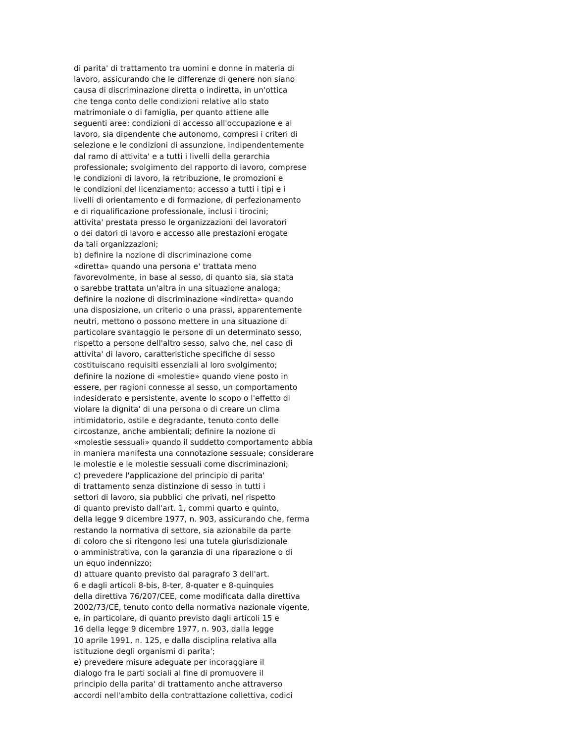di parita' di trattamento tra uomini e donne in materia di lavoro, assicurando che le differenze di genere non siano causa di discriminazione diretta o indiretta, in un'ottica che tenga conto delle condizioni relative allo stato matrimoniale o di famiglia, per quanto attiene alle seguenti aree: condizioni di accesso all'occupazione e al lavoro, sia dipendente che autonomo, compresi i criteri di selezione e le condizioni di assunzione, indipendentemente dal ramo di attivita' e a tutti i livelli della gerarchia professionale; svolgimento del rapporto di lavoro, comprese le condizioni di lavoro, la retribuzione, le promozioni e le condizioni del licenziamento; accesso a tutti i tipi e i livelli di orientamento e di formazione, di perfezionamento e di riqualificazione professionale, inclusi i tirocini; attivita' prestata presso le organizzazioni dei lavoratori o dei datori di lavoro e accesso alle prestazioni erogate da tali organizzazioni; b) definire la nozione di discriminazione come «diretta» quando una persona e' trattata meno favorevolmente, in base al sesso, di quanto sia, sia stata o sarebbe trattata un'altra in una situazione analoga; definire la nozione di discriminazione «indiretta» quando una disposizione, un criterio o una prassi, apparentemente neutri, mettono o possono mettere in una situazione di particolare svantaggio le persone di un determinato sesso, rispetto a persone dell'altro sesso, salvo che, nel caso di attivita' di lavoro, caratteristiche specifiche di sesso costituiscano requisiti essenziali al loro svolgimento; definire la nozione di «molestie» quando viene posto in essere, per ragioni connesse al sesso, un comportamento indesiderato e persistente, avente lo scopo o l'effetto di violare la dignita' di una persona o di creare un clima intimidatorio, ostile e degradante, tenuto conto delle circostanze, anche ambientali; definire la nozione di «molestie sessuali» quando il suddetto comportamento abbia in maniera manifesta una connotazione sessuale; considerare le molestie e le molestie sessuali come discriminazioni; c) prevedere l'applicazione del principio di parita' di trattamento senza distinzione di sesso in tutti i settori di lavoro, sia pubblici che privati, nel rispetto di quanto previsto dall'art. 1, commi quarto e quinto, della legge 9 dicembre 1977, n. 903, assicurando che, ferma restando la normativa di settore, sia azionabile da parte di coloro che si ritengono lesi una tutela giurisdizionale o amministrativa, con la garanzia di una riparazione o di un equo indennizzo; d) attuare quanto previsto dal paragrafo 3 dell'art. 6 e dagli articoli 8-bis, 8-ter, 8-quater e 8-quinquies della direttiva 76/207/CEE, come modificata dalla direttiva 2002/73/CE, tenuto conto della normativa nazionale vigente, e, in particolare, di quanto previsto dagli articoli 15 e 16 della legge 9 dicembre 1977, n. 903, dalla legge 10 aprile 1991, n. 125, e dalla disciplina relativa alla istituzione degli organismi di parita'; e) prevedere misure adeguate per incoraggiare il dialogo fra le parti sociali al fine di promuovere il principio della parita' di trattamento anche attraverso accordi nell'ambito della contrattazione collettiva, codici